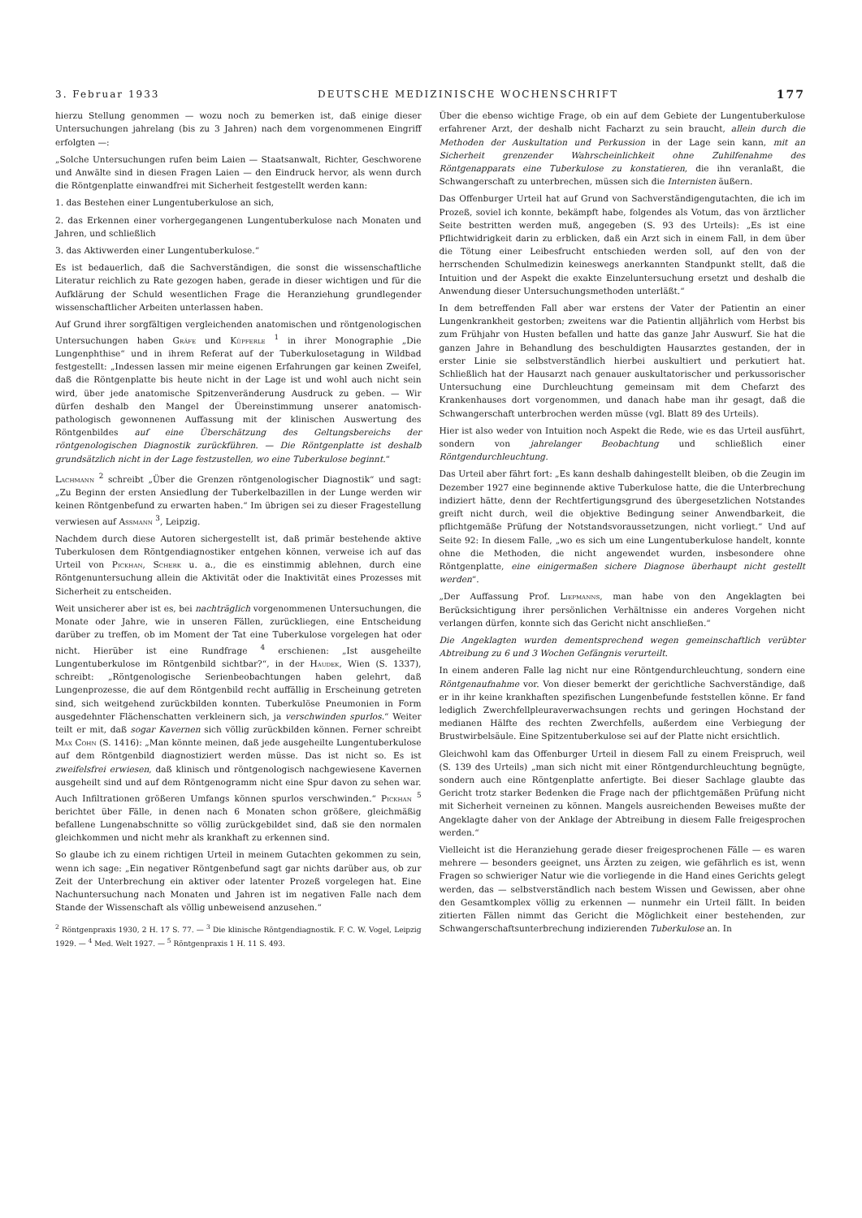3. Februar 1933 DEUTSCHE MEDIZINISCHE WOCHENSCHRIFT 177
hierzu Stellung genommen — wozu noch zu bemerken ist, daß einige dieser Untersuchungen jahrelang (bis zu 3 Jahren) nach dem vorgenommenen Eingriff erfolgten —:
„Solche Untersuchungen rufen beim Laien — Staatsanwalt, Richter, Geschworene und Anwälte sind in diesen Fragen Laien — den Eindruck hervor, als wenn durch die Röntgenplatte einwandfrei mit Sicherheit festgestellt werden kann:
1. das Bestehen einer Lungentuberkulose an sich,
2. das Erkennen einer vorhergegangenen Lungentuberkulose nach Monaten und Jahren, und schließlich
3. das Aktivwerden einer Lungentuberkulose.“
Es ist bedauerlich, daß die Sachverständigen, die sonst die wissenschaftliche Literatur reichlich zu Rate gezogen haben, gerade in dieser wichtigen und für die Aufklärung der Schuld wesentlichen Frage die Heranziehung grundlegender wissenschaftlicher Arbeiten unterlassen haben.
Auf Grund ihrer sorgfältigen vergleichenden anatomischen und röntgenologischen Untersuchungen haben Gräfe und Küpferle <sup>1</sup> in ihrer Monographie „Die Lungenphthise“ und in ihrem Referat auf der Tuberkulosetagung in Wildbad festgestellt: „Indessen lassen mir meine eigenen Erfahrungen gar keinen Zweifel, daß die Röntgenplatte bis heute nicht in der Lage ist und wohl auch nicht sein wird, über jede anatomische Spitzenveränderung Ausdruck zu geben. — Wir dürfen deshalb den Mangel der Übereinstimmung unserer anatomisch-pathologisch gewonnenen Auffassung mit der klinischen Auswertung des Röntgenbildes auf eine Überschätzung des Geltungsbereichs der röntgenologischen Diagnostik zurückführen. — Die Röntgenplatte ist deshalb grundsätzlich nicht in der Lage festzustellen, wo eine Tuberkulose beginnt.“
Lachmann <sup>2</sup> schreibt „Über die Grenzen röntgenologischer Diagnostik“ und sagt: „Zu Beginn der ersten Ansiedlung der Tuberkelbazillen in der Lunge werden wir keinen Röntgenbefund zu erwarten haben.“ Im übrigen sei zu dieser Fragestellung verwiesen auf Assmann <sup>3</sup>, Leipzig.
Nachdem durch diese Autoren sichergestellt ist, daß primär bestehende aktive Tuberkulosen dem Röntgendiagnostiker entgehen können, verweise ich auf das Urteil von Pickhan, Scherk u. a., die es einstimmig ablehnen, durch eine Röntgenuntersuchung allein die Aktivität oder die Inaktivität eines Prozesses mit Sicherheit zu entscheiden.
Weit unsicherer aber ist es, bei nachträglich vorgenommenen Untersuchungen, die Monate oder Jahre, wie in unseren Fällen, zurückliegen, eine Entscheidung darüber zu treffen, ob im Moment der Tat eine Tuberkulose vorgelegen hat oder nicht. Hierüber ist eine Rundfrage <sup>4</sup> erschienen: „Ist ausgeheilte Lungentuberkulose im Röntgenbild sichtbar?“, in der Haudek, Wien (S. 1337), schreibt: „Röntgenologische Serienbeobachtungen haben gelehrt, daß Lungenprozesse, die auf dem Röntgenbild recht auffällig in Erscheinung getreten sind, sich weitgehend zurückbilden konnten. Tuberkulöse Pneumonien in Form ausgedehnter Flächenschatten verkleinern sich, ja verschwinden spurlos.“ Weiter teilt er mit, daß sogar Kavernen sich völlig zurückbilden können. Ferner schreibt Max Cohn (S. 1416): „Man könnte meinen, daß jede ausgeheilte Lungentuberkulose auf dem Röntgenbild diagnostiziert werden müsse. Das ist nicht so. Es ist zweifelsfrei erwiesen, daß klinisch und röntgenologisch nachgewiesene Kavernen ausgeheilt sind und auf dem Röntgenogramm nicht eine Spur davon zu sehen war. Auch Infiltrationen größeren Umfangs können spurlos verschwinden.“ Pickhan <sup>5</sup> berichtet über Fälle, in denen nach 6 Monaten schon größere, gleichmäßig befallene Lungenabschnitte so völlig zurückgebildet sind, daß sie den normalen gleichkommen und nicht mehr als krankhaft zu erkennen sind.
So glaube ich zu einem richtigen Urteil in meinem Gutachten gekommen zu sein, wenn ich sage: „Ein negativer Röntgenbefund sagt gar nichts darüber aus, ob zur Zeit der Unterbrechung ein aktiver oder latenter Prozeß vorgelegen hat. Eine Nachuntersuchung nach Monaten und Jahren ist im negativen Falle nach dem Stande der Wissenschaft als völlig unbeweisend anzusehen.“
<sup>2</sup> Röntgenpraxis 1930, 2 H. 17 S. 77. — <sup>3</sup> Die klinische Röntgendiagnostik. F. C. W. Vogel, Leipzig 1929. — <sup>4</sup> Med. Welt 1927. — <sup>5</sup> Röntgenpraxis 1 H. 11 S. 493.
Über die ebenso wichtige Frage, ob ein auf dem Gebiete der Lungentuberkulose erfahrener Arzt, der deshalb nicht Facharzt zu sein braucht, allein durch die Methoden der Auskultation und Perkussion in der Lage sein kann, mit an Sicherheit grenzender Wahrscheinlichkeit ohne Zuhilfenahme des Röntgenapparats eine Tuberkulose zu konstatieren, die ihn veranlaßt, die Schwangerschaft zu unterbrechen, müssen sich die Internisten äußern.
Das Offenburger Urteil hat auf Grund von Sachverständigengutachten, die ich im Prozeß, soviel ich konnte, bekämpft habe, folgendes als Votum, das von ärztlicher Seite bestritten werden muß, angegeben (S. 93 des Urteils): „Es ist eine Pflichtwidrigkeit darin zu erblicken, daß ein Arzt sich in einem Fall, in dem über die Tötung einer Leibesfrucht entschieden werden soll, auf den von der herrschenden Schulmedizin keineswegs anerkannten Standpunkt stellt, daß die Intuition und der Aspekt die exakte Einzeluntersuchung ersetzt und deshalb die Anwendung dieser Untersuchungsmethoden unterläßt.“
In dem betreffenden Fall aber war erstens der Vater der Patientin an einer Lungenkrankheit gestorben; zweitens war die Patientin alljährlich vom Herbst bis zum Frühjahr von Husten befallen und hatte das ganze Jahr Auswurf. Sie hat die ganzen Jahre in Behandlung des beschuldigten Hausarztes gestanden, der in erster Linie sie selbstverständlich hierbei auskultiert und perkutiert hat. Schließlich hat der Hausarzt nach genauer auskultatorischer und perkussorischer Untersuchung eine Durchleuchtung gemeinsam mit dem Chefarzt des Krankenhauses dort vorgenommen, und danach habe man ihr gesagt, daß die Schwangerschaft unterbrochen werden müsse (vgl. Blatt 89 des Urteils).
Hier ist also weder von Intuition noch Aspekt die Rede, wie es das Urteil ausführt, sondern von jahrelanger Beobachtung und schließlich einer Röntgendurchleuchtung.
Das Urteil aber fährt fort: „Es kann deshalb dahingestellt bleiben, ob die Zeugin im Dezember 1927 eine beginnende aktive Tuberkulose hatte, die die Unterbrechung indiziert hätte, denn der Rechtfertigungsgrund des übergesetzlichen Notstandes greift nicht durch, weil die objektive Bedingung seiner Anwendbarkeit, die pflichtgemäße Prüfung der Notstandsvoraussetzungen, nicht vorliegt.“ Und auf Seite 92: In diesem Falle, „wo es sich um eine Lungentuberkulose handelt, konnte ohne die Methoden, die nicht angewendet wurden, insbesondere ohne Röntgenplatte, eine einigermaßen sichere Diagnose überhaupt nicht gestellt werden“.
„Der Auffassung Prof. Liepmanns, man habe von den Angeklagten bei Berücksichtigung ihrer persönlichen Verhältnisse ein anderes Vorgehen nicht verlangen dürfen, konnte sich das Gericht nicht anschließen.“
Die Angeklagten wurden dementsprechend wegen gemeinschaftlich verübter Abtreibung zu 6 und 3 Wochen Gefängnis verurteilt.
In einem anderen Falle lag nicht nur eine Röntgendurchleuchtung, sondern eine Röntgenaufnahme vor. Von dieser bemerkt der gerichtliche Sachverständige, daß er in ihr keine krankhaften spezifischen Lungenbefunde feststellen könne. Er fand lediglich Zwerchfellpleuraverwachsungen rechts und geringen Hochstand der medianen Hälfte des rechten Zwerchfells, außerdem eine Verbiegung der Brustwirbelsäule. Eine Spitzentuberkulose sei auf der Platte nicht ersichtlich.
Gleichwohl kam das Offenburger Urteil in diesem Fall zu einem Freispruch, weil (S. 139 des Urteils) „man sich nicht mit einer Röntgendurchleuchtung begnügte, sondern auch eine Röntgenplatte anfertigte. Bei dieser Sachlage glaubte das Gericht trotz starker Bedenken die Frage nach der pflichtgemäßen Prüfung nicht mit Sicherheit verneinen zu können. Mangels ausreichenden Beweises mußte der Angeklagte daher von der Anklage der Abtreibung in diesem Falle freigesprochen werden.“
Vielleicht ist die Heranziehung gerade dieser freigesprochenen Fälle — es waren mehrere — besonders geeignet, uns Ärzten zu zeigen, wie gefährlich es ist, wenn Fragen so schwieriger Natur wie die vorliegende in die Hand eines Gerichts gelegt werden, das — selbstverständlich nach bestem Wissen und Gewissen, aber ohne den Gesamtkomplex völlig zu erkennen — nunmehr ein Urteil fällt. In beiden zitierten Fällen nimmt das Gericht die Möglichkeit einer bestehenden, zur Schwangerschaftsunterbrechung indizierenden Tuberkulose an. In